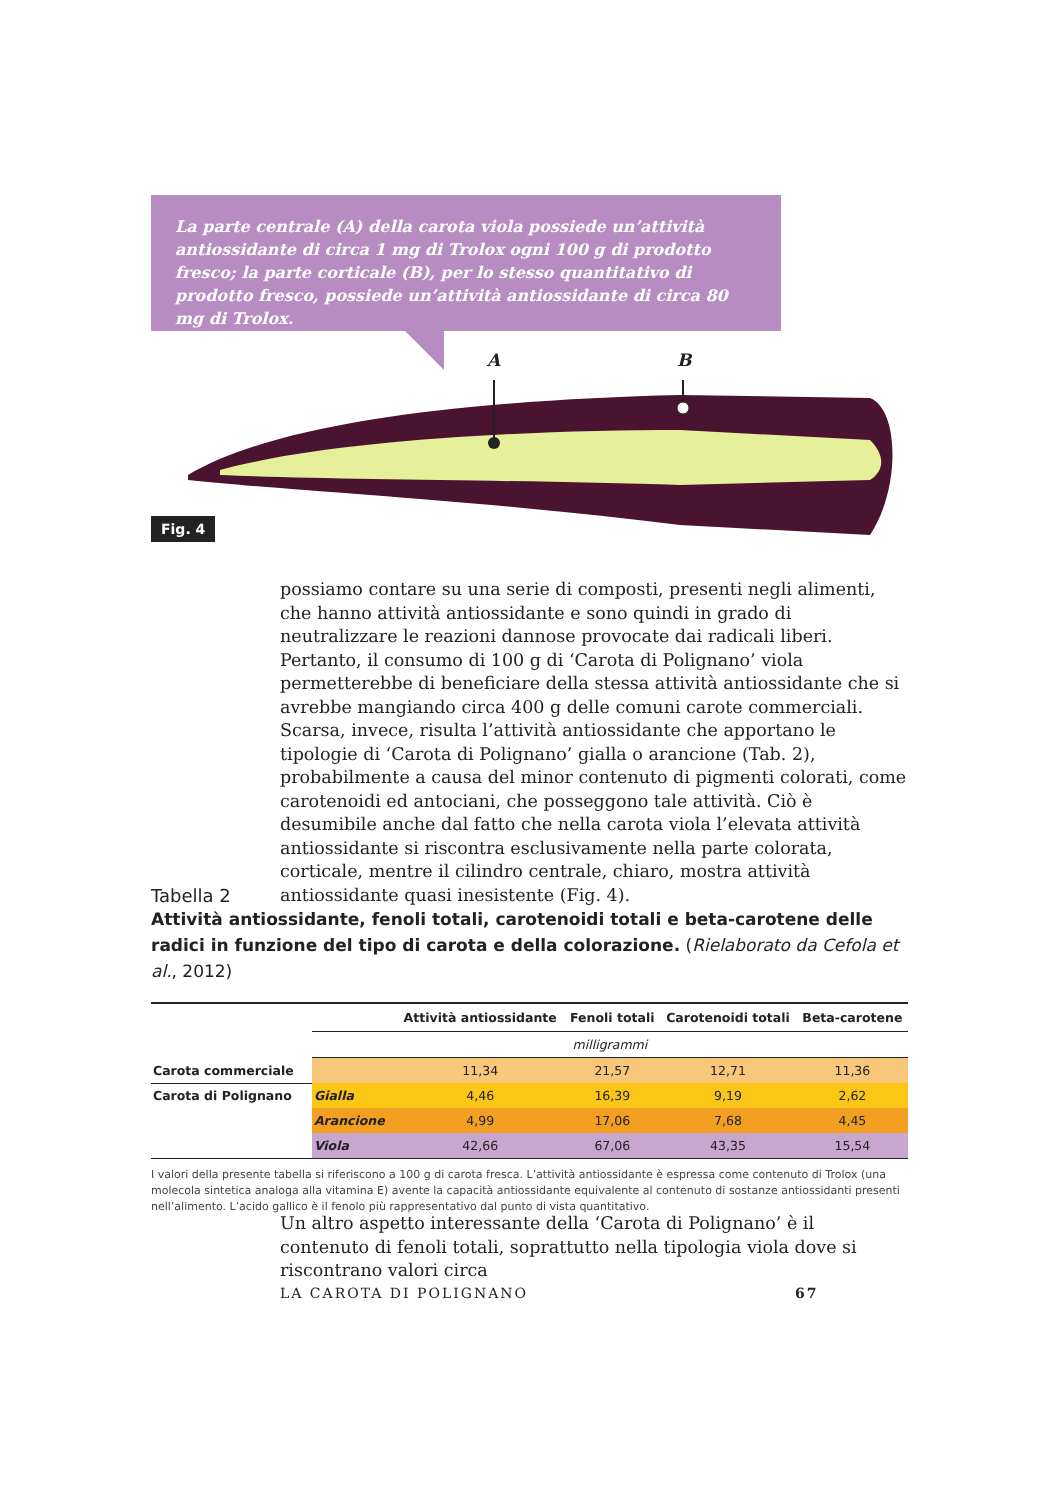La parte centrale (A) della carota viola possiede un’attività antiossidante di circa 1 mg di Trolox ogni 100 g di prodotto fresco; la parte corticale (B), per lo stesso quantitativo di prodotto fresco, possiede un’attività antiossidante di circa 80 mg di Trolox.
A B
Fig. 4
possiamo contare su una serie di composti, presenti negli alimenti, che hanno attività antiossidante e sono quindi in grado di neutralizzare le reazioni dannose provocate dai radicali liberi. Pertanto, il consumo di 100 g di ‘Carota di Polignano’ viola permetterebbe di beneficiare della stessa attività antiossidante che si avrebbe mangiando circa 400 g delle comuni carote commerciali. Scarsa, invece, risulta l’attività antiossidante che apportano le tipologie di ‘Carota di Polignano’ gialla o arancione (Tab. 2), probabilmente a causa del minor contenuto di pigmenti colorati, come carotenoidi ed antociani, che posseggono tale attività. Ciò è desumibile anche dal fatto che nella carota viola l’elevata attività antiossidante si riscontra esclusivamente nella parte colorata, corticale, mentre il cilindro centrale, chiaro, mostra attività antiossidante quasi inesistente (Fig. 4).
Tabella 2
Attività antiossidante, fenoli totali, carotenoidi totali e beta-carotene delle radici in funzione del tipo di carota e della colorazione. (Rielaborato da Cefola et al., 2012)
| | | Attività antiossidante | Fenoli totali | Carotenoidi totali | Beta-carotene |
| --- | --- | --- | --- | --- | --- |
| | milligrammi | | | | |
| Carota commerciale | | 11,34 | 21,57 | 12,71 | 11,36 |
| Carota di Polignano | Gialla | 4,46 | 16,39 | 9,19 | 2,62 |
| | Arancione | 4,99 | 17,06 | 7,68 | 4,45 |
| | Viola | 42,66 | 67,06 | 43,35 | 15,54 |
I valori della presente tabella si riferiscono a 100 g di carota fresca. L’attività antiossidante è espressa come contenuto di Trolox (una molecola sintetica analoga alla vitamina E) avente la capacità antiossidante equivalente al contenuto di sostanze antiossidanti presenti nell’alimento. L’acido gallico è il fenolo più rappresentativo dal punto di vista quantitativo.
Un altro aspetto interessante della ‘Carota di Polignano’ è il contenuto di fenoli totali, soprattutto nella tipologia viola dove si riscontrano valori circa
LA CAROTA DI POLIGNANO 67